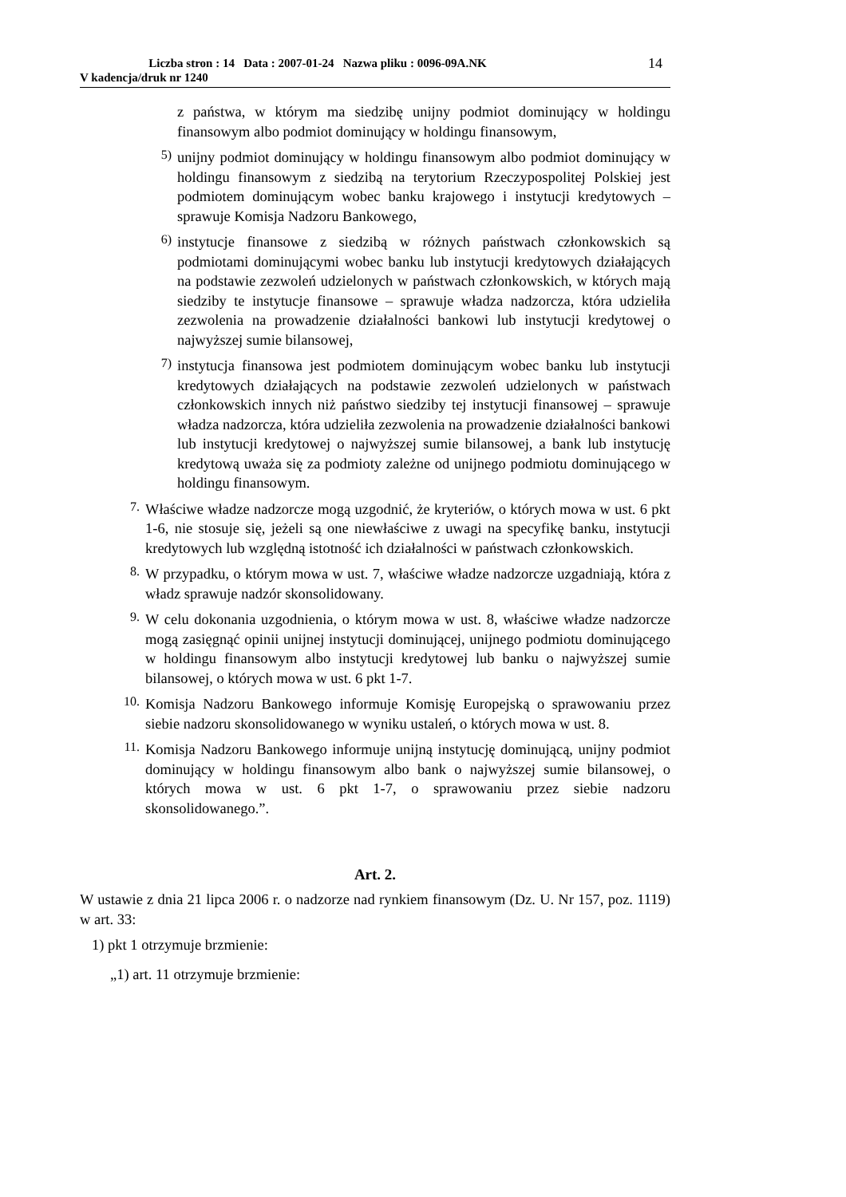Liczba stron : 14 Data : 2007-01-24 Nazwa pliku : 0096-09A.NK
V kadencja/druk nr 1240
14
z państwa, w którym ma siedzibę unijny podmiot dominujący w holdingu finansowym albo podmiot dominujący w holdingu finansowym,
5)
unijny podmiot dominujący w holdingu finansowym albo podmiot dominujący w holdingu finansowym z siedzibą na terytorium Rzeczypospolitej Polskiej jest podmiotem dominującym wobec banku krajowego i instytucji kredytowych – sprawuje Komisja Nadzoru Bankowego,
6)
instytucje finansowe z siedzibą w różnych państwach członkowskich są podmiotami dominującymi wobec banku lub instytucji kredytowych działających na podstawie zezwoleń udzielonych w państwach członkowskich, w których mają siedziby te instytucje finansowe – sprawuje władza nadzorcza, która udzieliła zezwolenia na prowadzenie działalności bankowi lub instytucji kredytowej o najwyższej sumie bilansowej,
7)
instytucja finansowa jest podmiotem dominującym wobec banku lub instytucji kredytowych działających na podstawie zezwoleń udzielonych w państwach członkowskich innych niż państwo siedziby tej instytucji finansowej – sprawuje władza nadzorcza, która udzieliła zezwolenia na prowadzenie działalności bankowi lub instytucji kredytowej o najwyższej sumie bilansowej, a bank lub instytucję kredytową uważa się za podmioty zależne od unijnego podmiotu dominującego w holdingu finansowym.
7.
Właściwe władze nadzorcze mogą uzgodnić, że kryteriów, o których mowa w ust. 6 pkt 1-6, nie stosuje się, jeżeli są one niewłaściwe z uwagi na specyfikę banku, instytucji kredytowych lub względną istotność ich działalności w państwach członkowskich.
8.
W przypadku, o którym mowa w ust. 7, właściwe władze nadzorcze uzgadniają, która z władz sprawuje nadzór skonsolidowany.
9.
W celu dokonania uzgodnienia, o którym mowa w ust. 8, właściwe władze nadzorcze mogą zasięgnąć opinii unijnej instytucji dominującej, unijnego podmiotu dominującego w holdingu finansowym albo instytucji kredytowej lub banku o najwyższej sumie bilansowej, o których mowa w ust. 6 pkt 1-7.
10.
Komisja Nadzoru Bankowego informuje Komisję Europejską o sprawowaniu przez siebie nadzoru skonsolidowanego w wyniku ustaleń, o których mowa w ust. 8.
11.
Komisja Nadzoru Bankowego informuje unijną instytucję dominującą, unijny podmiot dominujący w holdingu finansowym albo bank o najwyższej sumie bilansowej, o których mowa w ust. 6 pkt 1-7, o sprawowaniu przez siebie nadzoru skonsolidowanego.”.
Art. 2.
W ustawie z dnia 21 lipca 2006 r. o nadzorze nad rynkiem finansowym (Dz. U. Nr 157, poz. 1119) w art. 33:
1) pkt 1 otrzymuje brzmienie:
„1) art. 11 otrzymuje brzmienie: